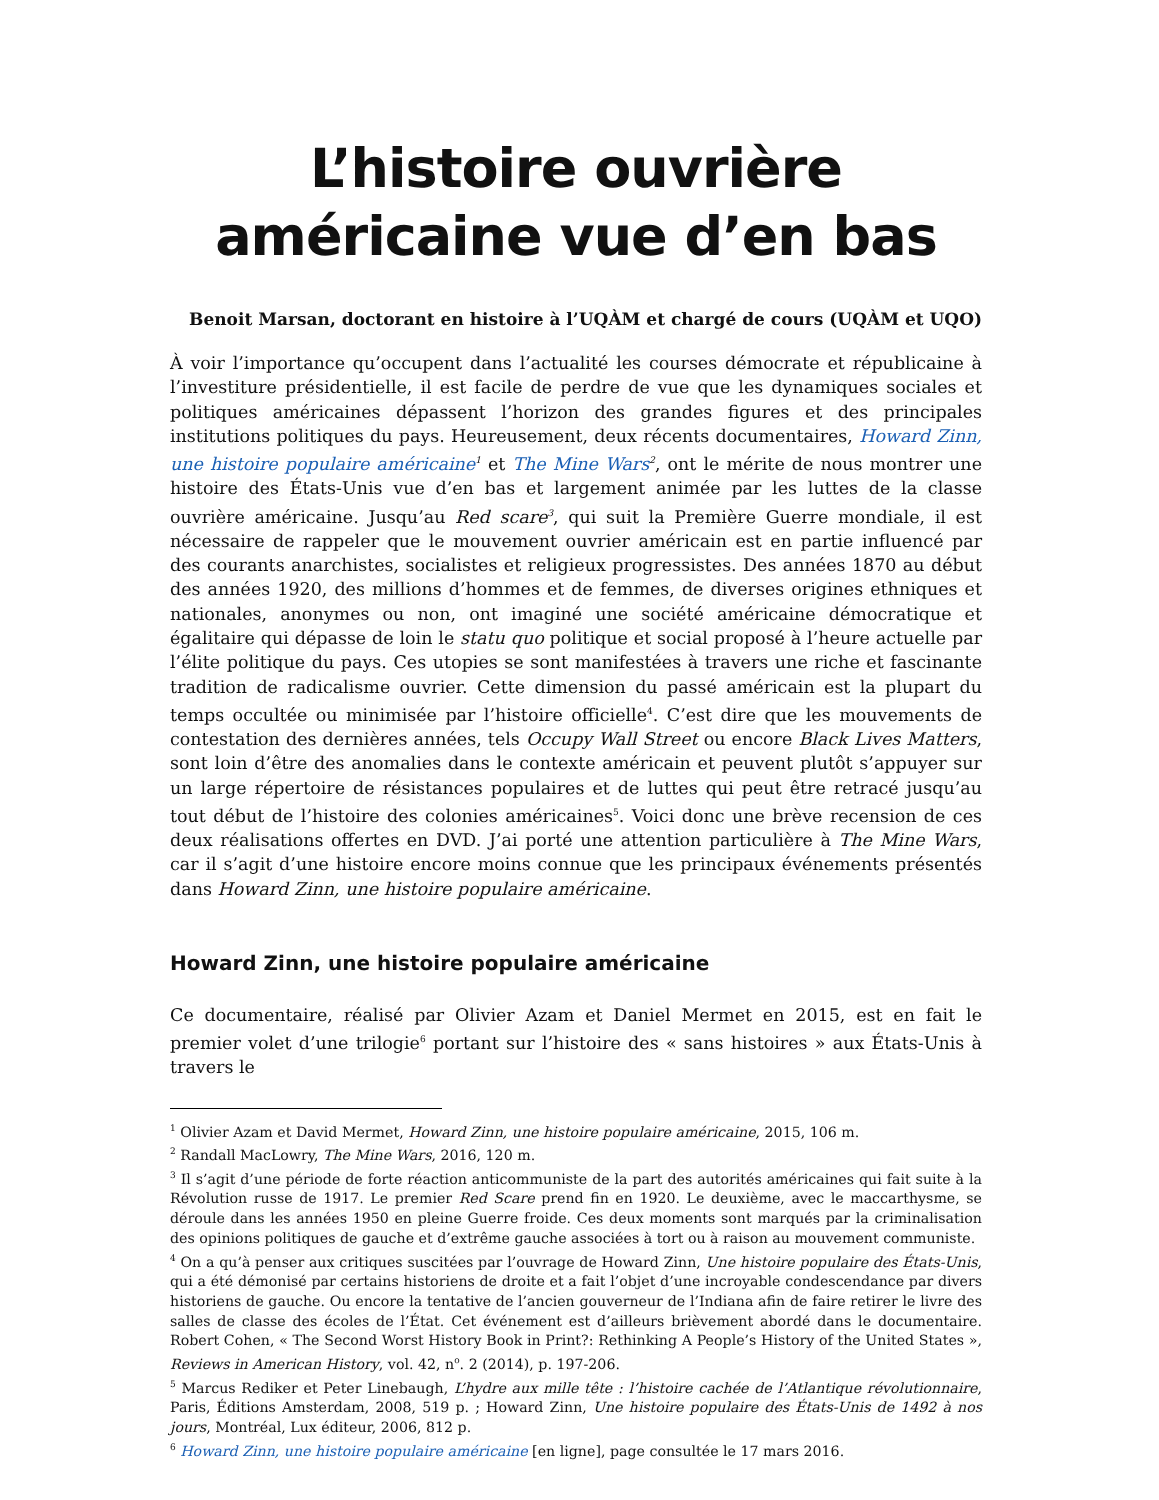L’histoire ouvrière
américaine vue d’en bas
Benoit Marsan, doctorant en histoire à l’UQÀM et chargé de cours (UQÀM et UQO)
À voir l’importance qu’occupent dans l’actualité les courses démocrate et républicaine à l’investiture présidentielle, il est facile de perdre de vue que les dynamiques sociales et politiques américaines dépassent l’horizon des grandes figures et des principales institutions politiques du pays. Heureusement, deux récents documentaires, Howard Zinn, une histoire populaire américaine<sup>1</sup> et The Mine Wars<sup>2</sup>, ont le mérite de nous montrer une histoire des États-Unis vue d’en bas et largement animée par les luttes de la classe ouvrière américaine. Jusqu’au Red scare<sup>3</sup>, qui suit la Première Guerre mondiale, il est nécessaire de rappeler que le mouvement ouvrier américain est en partie influencé par des courants anarchistes, socialistes et religieux progressistes. Des années 1870 au début des années 1920, des millions d’hommes et de femmes, de diverses origines ethniques et nationales, anonymes ou non, ont imaginé une société américaine démocratique et égalitaire qui dépasse de loin le statu quo politique et social proposé à l’heure actuelle par l’élite politique du pays. Ces utopies se sont manifestées à travers une riche et fascinante tradition de radicalisme ouvrier. Cette dimension du passé américain est la plupart du temps occultée ou minimisée par l’histoire officielle<sup>4</sup>. C’est dire que les mouvements de contestation des dernières années, tels Occupy Wall Street ou encore Black Lives Matters, sont loin d’être des anomalies dans le contexte américain et peuvent plutôt s’appuyer sur un large répertoire de résistances populaires et de luttes qui peut être retracé jusqu’au tout début de l’histoire des colonies américaines<sup>5</sup>. Voici donc une brève recension de ces deux réalisations offertes en DVD. J’ai porté une attention particulière à The Mine Wars, car il s’agit d’une histoire encore moins connue que les principaux événements présentés dans Howard Zinn, une histoire populaire américaine.
Howard Zinn, une histoire populaire américaine
Ce documentaire, réalisé par Olivier Azam et Daniel Mermet en 2015, est en fait le premier volet d’une trilogie<sup>6</sup> portant sur l’histoire des « sans histoires » aux États-Unis à travers le
<sup>1</sup> Olivier Azam et David Mermet, Howard Zinn, une histoire populaire américaine, 2015, 106 m.
<sup>2</sup> Randall MacLowry, The Mine Wars, 2016, 120 m.
<sup>3</sup> Il s’agit d’une période de forte réaction anticommuniste de la part des autorités américaines qui fait suite à la Révolution russe de 1917. Le premier Red Scare prend fin en 1920. Le deuxième, avec le maccarthysme, se déroule dans les années 1950 en pleine Guerre froide. Ces deux moments sont marqués par la criminalisation des opinions politiques de gauche et d’extrême gauche associées à tort ou à raison au mouvement communiste.
<sup>4</sup> On a qu’à penser aux critiques suscitées par l’ouvrage de Howard Zinn, Une histoire populaire des États-Unis, qui a été démonisé par certains historiens de droite et a fait l’objet d’une incroyable condescendance par divers historiens de gauche. Ou encore la tentative de l’ancien gouverneur de l’Indiana afin de faire retirer le livre des salles de classe des écoles de l’État. Cet événement est d’ailleurs brièvement abordé dans le documentaire. Robert Cohen, « The Second Worst History Book in Print?: Rethinking A People’s History of the United States », Reviews in American History, vol. 42, n<sup>o</sup>. 2 (2014), p. 197-206.
<sup>5</sup> Marcus Rediker et Peter Linebaugh, L’hydre aux mille tête : l’histoire cachée de l’Atlantique révolutionnaire, Paris, Éditions Amsterdam, 2008, 519 p. ; Howard Zinn, Une histoire populaire des États-Unis de 1492 à nos jours, Montréal, Lux éditeur, 2006, 812 p.
<sup>6</sup> Howard Zinn, une histoire populaire américaine [en ligne], page consultée le 17 mars 2016.